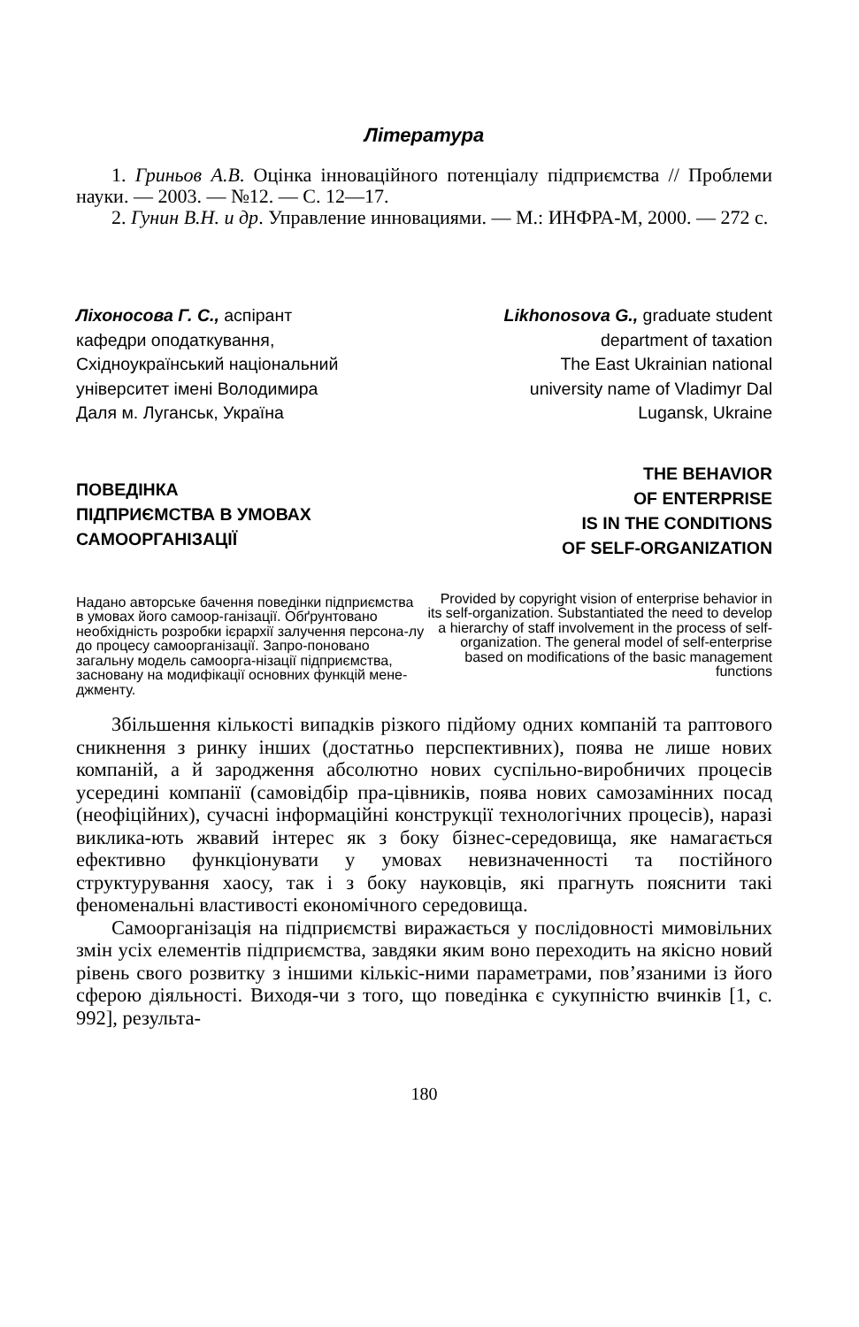Література
1. Гриньов А.В. Оцінка інноваційного потенціалу підприємства // Проблеми науки. — 2003. — №12. — С. 12—17.
2. Гунин В.Н. и др. Управление инновациями. — М.: ИНФРА-М, 2000. — 272 с.
Ліхоносова Г. С., аспірант
кафедри оподаткування,
Східноукраїнський національний
університет імені Володимира
Даля м. Луганськ, Україна
ПОВЕДІНКА
ПІДПРИЄМСТВА В УМОВАХ
САМООРГАНІЗАЦІЇ
Надано авторське бачення поведінки підприємства в умовах його самоор-ганізації. Обґрунтовано необхідність розробки ієрархії залучення персона-лу до процесу самоорганізації. Запро-поновано загальну модель самоорга-нізації підприємства, засновану на модифікації основних функцій мене-джменту.
Likhonosova G., graduate student
department of taxation
The East Ukrainian national
university name of Vladimyr Dal
Lugansk, Ukraine
THE BEHAVIOR
OF ENTERPRISE
IS IN THE CONDITIONS
OF SELF-ORGANIZATION
Provided by copyright vision of enterprise behavior in its self-organization. Substantiated the need to develop a hierarchy of staff involvement in the process of self-organization. The general model of self-enterprise based on modifications of the basic management functions
Збільшення кількості випадків різкого підйому одних компаній та раптового сникнення з ринку інших (достатньо перспективних), поява не лише нових компаній, а й зародження абсолютно нових суспільно-виробничих процесів усередині компанії (самовідбір пра-цівників, поява нових самозамінних посад (неофіційних), сучасні інформаційні конструкції технологічних процесів), наразі виклика-ють жвавий інтерес як з боку бізнес-середовища, яке намагається ефективно функціонувати у умовах невизначенності та постійного структурування хаосу, так і з боку науковців, які прагнуть пояснити такі феноменальні властивості економічного середовища.
Самоорганізація на підприємстві виражається у послідовності мимовільних змін усіх елементів підприємства, завдяки яким воно переходить на якісно новий рівень свого розвитку з іншими кількіс-ними параметрами, пов’язаними із його сферою діяльності. Виходя-чи з того, що поведінка є сукупністю вчинків [1, с. 992], результа-
180